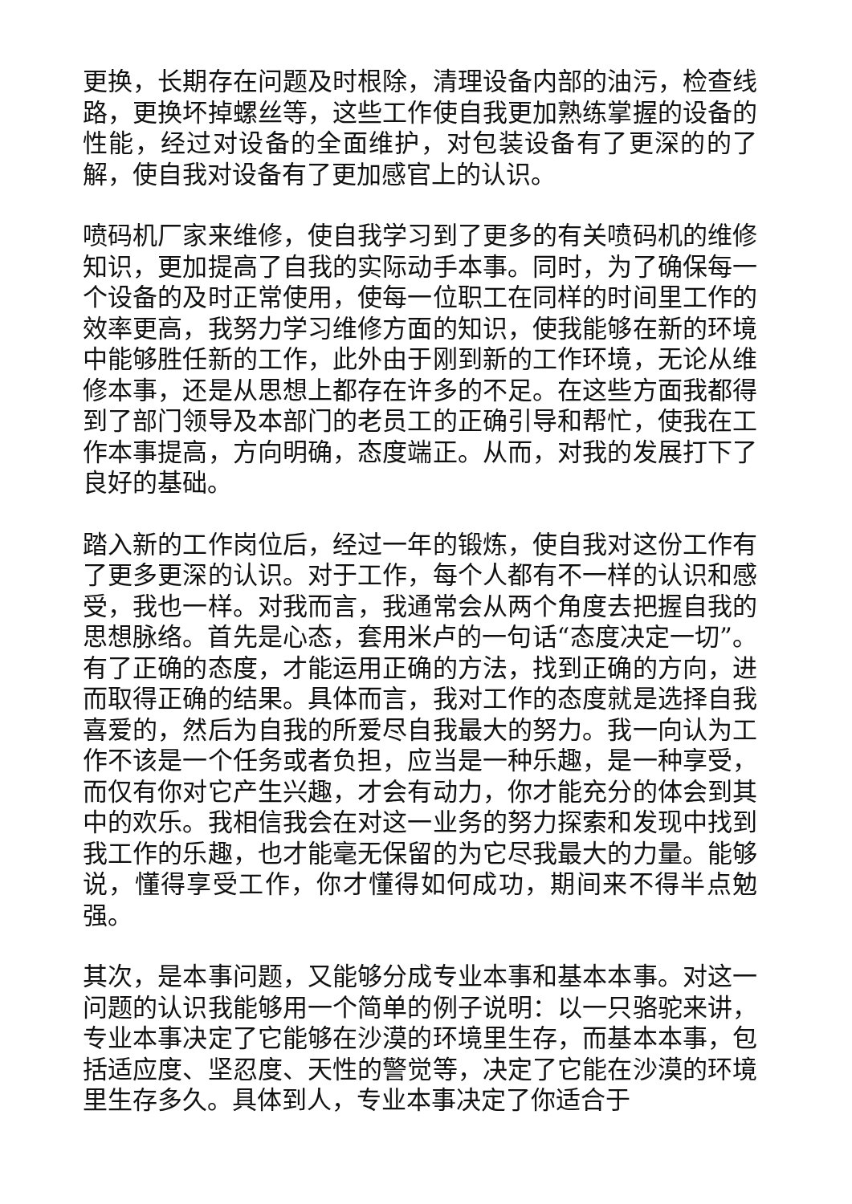更换，长期存在问题及时根除，清理设备内部的油污，检查线路，更换坏掉螺丝等，这些工作使自我更加熟练掌握的设备的性能，经过对设备的全面维护，对包装设备有了更深的的了解，使自我对设备有了更加感官上的认识。
喷码机厂家来维修，使自我学习到了更多的有关喷码机的维修知识，更加提高了自我的实际动手本事。同时，为了确保每一个设备的及时正常使用，使每一位职工在同样的时间里工作的效率更高，我努力学习维修方面的知识，使我能够在新的环境中能够胜任新的工作，此外由于刚到新的工作环境，无论从维修本事，还是从思想上都存在许多的不足。在这些方面我都得到了部门领导及本部门的老员工的正确引导和帮忙，使我在工作本事提高，方向明确，态度端正。从而，对我的发展打下了良好的基础。
踏入新的工作岗位后，经过一年的锻炼，使自我对这份工作有了更多更深的认识。对于工作，每个人都有不一样的认识和感受，我也一样。对我而言，我通常会从两个角度去把握自我的思想脉络。首先是心态，套用米卢的一句话“态度决定一切”。有了正确的态度，才能运用正确的方法，找到正确的方向，进而取得正确的结果。具体而言，我对工作的态度就是选择自我喜爱的，然后为自我的所爱尽自我最大的努力。我一向认为工作不该是一个任务或者负担，应当是一种乐趣，是一种享受，而仅有你对它产生兴趣，才会有动力，你才能充分的体会到其中的欢乐。我相信我会在对这一业务的努力探索和发现中找到我工作的乐趣，也才能毫无保留的为它尽我最大的力量。能够说，懂得享受工作，你才懂得如何成功，期间来不得半点勉强。
其次，是本事问题，又能够分成专业本事和基本本事。对这一问题的认识我能够用一个简单的例子说明：以一只骆驼来讲，专业本事决定了它能够在沙漠的环境里生存，而基本本事，包括适应度、坚忍度、天性的警觉等，决定了它能在沙漠的环境里生存多久。具体到人，专业本事决定了你适合于